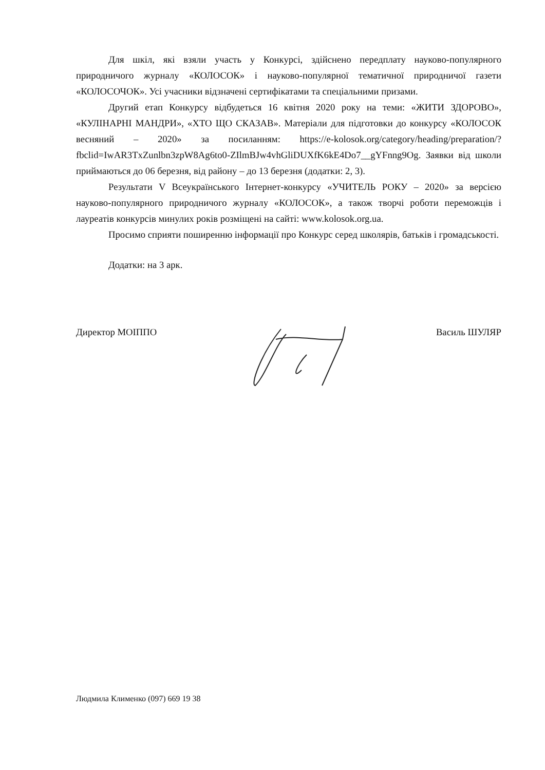Для шкіл, які взяли участь у Конкурсі, здійснено передплату науково-популярного природничого журналу «КОЛОСОК» і науково-популярної тематичної природничої газети «КОЛОСОЧОК». Усі учасники відзначені сертифікатами та спеціальними призами.
Другий етап Конкурсу відбудеться 16 квітня 2020 року на теми: «ЖИТИ ЗДОРОВО», «КУЛІНАРНІ МАНДРИ», «ХТО ЩО СКАЗАВ». Матеріали для підготовки до конкурсу «КОЛОСОК весняний – 2020» за посиланням: https://e-kolosok.org/category/heading/preparation/?fbclid=IwAR3TxZunlbn3zpW8Ag6to0-ZIlmBJw4vhGliDUXfK6kE4Do7__gYFnng9Og. Заявки від школи приймаються до 06 березня, від району – до 13 березня (додатки: 2, 3).
Результати V Всеукраїнського Інтернет-конкурсу «УЧИТЕЛЬ РОКУ – 2020» за версією науково-популярного природничого журналу «КОЛОСОК», а також творчі роботи переможців і лауреатів конкурсів минулих років розміщені на сайті: www.kolosok.org.ua.
Просимо сприяти поширенню інформації про Конкурс серед школярів, батьків і громадськості.
Додатки: на 3 арк.
Директор МОІППО Василь ШУЛЯР
Людмила Клименко (097) 669 19 38